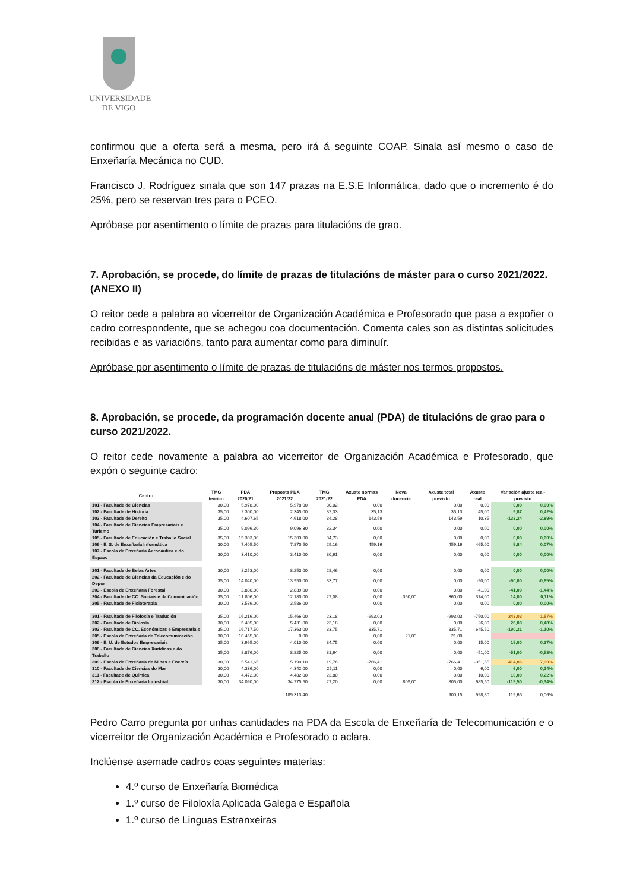UNIVERSIDADE
DE VIGO
confirmou que a oferta será a mesma, pero irá á seguinte COAP. Sinala así mesmo o caso de Enxeñaría Mecánica no CUD.
Francisco J. Rodríguez sinala que son 147 prazas na E.S.E Informática, dado que o incremento é do 25%, pero se reservan tres para o PCEO.
Apróbase por asentimento o límite de prazas para titulacións de grao.
7. Aprobación, se procede, do límite de prazas de titulacións de máster para o curso 2021/2022. (ANEXO II)
O reitor cede a palabra ao vicerreitor de Organización Académica e Profesorado que pasa a expoñer o cadro correspondente, que se achegou coa documentación. Comenta cales son as distintas solicitudes recibidas e as variacións, tanto para aumentar como para diminuír.
Apróbase por asentimento o límite de prazas de titulacións de máster nos termos propostos.
8. Aprobación, se procede, da programación docente anual (PDA) de titulacións de grao para o curso 2021/2022.
O reitor cede novamente a palabra ao vicerreitor de Organización Académica e Profesorado, que expón o seguinte cadro:
| Centro | TMG teórico | PDA 2020/21 | Proposts PDA 2021/22 | TMG 2021/22 | Axuste normas PDA | Nova docencia | Axuste total previsto | Axuste real | Variación ajuste real-previsto | |
| --- | --- | --- | --- | --- | --- | --- | --- | --- | --- | --- |
| 101 - Facultade de Ciencias | 30,00 | 5.978,00 | 5.978,00 | 30,02 | 0,00 | | 0,00 | 0,00 | 0,00 | 0,00% |
| 102 - Facultade de Historia | 35,00 | 2.300,00 | 2.345,00 | 32,33 | 35,13 | | 35,13 | 45,00 | 9,87 | 0,42% |
| 103 - Facultade de Dereito | 35,00 | 4.607,65 | 4.618,00 | 34,28 | 143,59 | | 143,59 | 10,35 | -133,24 | -2,89% |
| 104 - Facultade de Ciencias Empresariais e Turismo | 35,00 | 9.096,30 | 9.096,30 | 32,34 | 0,00 | | 0,00 | 0,00 | 0,00 | 0,00% |
| 105 - Facultade de Educación e Traballo Social | 35,00 | 15.303,00 | 15.303,00 | 34,73 | 0,00 | | 0,00 | 0,00 | 0,00 | 0,00% |
| 106 - E. S. de Enxeñaría Informática | 30,00 | 7.405,50 | 7.870,50 | 29,16 | 459,16 | | 459,16 | 465,00 | 5,84 | 0,07% |
| 107 - Escola de Enxeñaría Aeronáutica e do Espazo | 30,00 | 3.410,00 | 3.410,00 | 30,61 | 0,00 | | 0,00 | 0,00 | 0,00 | 0,00% |
| 201 - Facultade de Belas Artes | 30,00 | 8.253,00 | 8.253,00 | 28,46 | 0,00 | | 0,00 | 0,00 | 0,00 | 0,00% |
| 202 - Facultade de Ciencias da Educación e do Depor | 35,00 | 14.040,00 | 13.950,00 | 33,77 | 0,00 | | 0,00 | -90,00 | -90,00 | -0,65% |
| 203 - Escola de Enxeñaría Forestal | 30,00 | 2.880,00 | 2.839,00 | | 0,00 | | 0,00 | -41,00 | -41,00 | -1,44% |
| 204 - Facultade de CC. Sociais e da Comunicación | 35,00 | 11.806,00 | 12.180,00 | 27,08 | 0,00 | 360,00 | 360,00 | 374,00 | 14,00 | 0,11% |
| 205 - Facultade de Fisioterapia | 30,00 | 3.586,00 | 3.586,00 | | 0,00 | | 0,00 | 0,00 | 0,00 | 0,00% |
| 301 - Facultade de Filoloxía e Tradución | 35,00 | 16.216,00 | 15.466,00 | 23,18 | -993,03 | | -993,03 | -750,00 | 243,03 | 1,57% |
| 302 - Facultade de Bioloxía | 30,00 | 5.405,00 | 5.431,00 | 23,18 | 0,00 | | 0,00 | 26,00 | 26,00 | 0,48% |
| 303 - Facultade de CC. Económicas e Empresariais | 35,00 | 16.717,50 | 17.363,00 | 33,75 | 835,71 | | 835,71 | 645,50 | -190,21 | -1,10% |
| 305 - Escola de Enxeñaría de Telecomunicación | 30,00 | 10.465,00 | 0,00 | | 0,00 | 21,00 | 21,00 | | | |
| 306 - E. U. de Estudos Empresariais | 35,00 | 3.995,00 | 4.010,00 | 34,75 | 0,00 | | 0,00 | 15,00 | 15,00 | 0,37% |
| 308 - Facultade de Ciencias Xurídicas e do Traballo | 35,00 | 8.876,00 | 8.825,00 | 31,64 | 0,00 | | 0,00 | -51,00 | -51,00 | -0,58% |
| 309 - Escola de Enxeñaría de Minas e Enerxía | 30,00 | 5.541,65 | 5.190,10 | 19,76 | -766,41 | | -766,41 | -351,55 | 414,86 | 7,99% |
| 310 - Facultade de Ciencias do Mar | 30,00 | 4.336,00 | 4.342,00 | 25,11 | 0,00 | | 0,00 | 6,00 | 6,00 | 0,14% |
| 311 - Facultade de Química | 30,00 | 4.472,00 | 4.482,00 | 23,80 | 0,00 | | 0,00 | 10,00 | 10,00 | 0,22% |
| 312 - Escola de Enxeñaría Industrial | 30,00 | 34.090,00 | 34.775,50 | 27,20 | 0,00 | 805,00 | 805,00 | 685,50 | -119,50 | -0,34% |
| | | | 189.313,40 | | | | 900,15 | 998,80 | 119,65 | 0,06% |
Pedro Carro pregunta por unhas cantidades na PDA da Escola de Enxeñaría de Telecomunicación e o vicerreitor de Organización Académica e Profesorado o aclara.
Inclúense asemade cadros coas seguintes materias:
4.º curso de Enxeñaría Biomédica
1.º curso de Filoloxía Aplicada Galega e Española
1.º curso de Linguas Estranxeiras